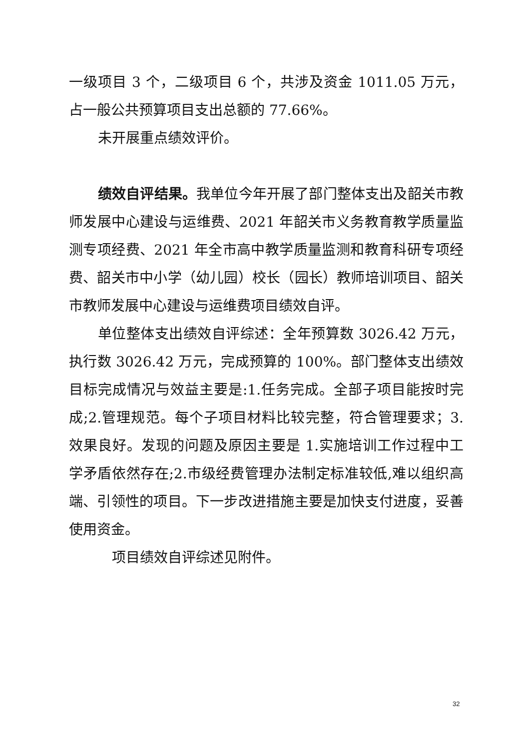一级项目 3 个，二级项目 6 个，共涉及资金 1011.05 万元，占一般公共预算项目支出总额的 77.66%。
未开展重点绩效评价。
绩效自评结果。我单位今年开展了部门整体支出及韶关市教师发展中心建设与运维费、2021 年韶关市义务教育教学质量监测专项经费、2021 年全市高中教学质量监测和教育科研专项经费、韶关市中小学（幼儿园）校长（园长）教师培训项目、韶关市教师发展中心建设与运维费项目绩效自评。
单位整体支出绩效自评综述：全年预算数 3026.42 万元，执行数 3026.42 万元，完成预算的 100%。部门整体支出绩效目标完成情况与效益主要是:1.任务完成。全部子项目能按时完成;2.管理规范。每个子项目材料比较完整，符合管理要求；3.效果良好。发现的问题及原因主要是 1.实施培训工作过程中工学矛盾依然存在;2.市级经费管理办法制定标准较低,难以组织高端、引领性的项目。下一步改进措施主要是加快支付进度，妥善使用资金。
项目绩效自评综述见附件。
32